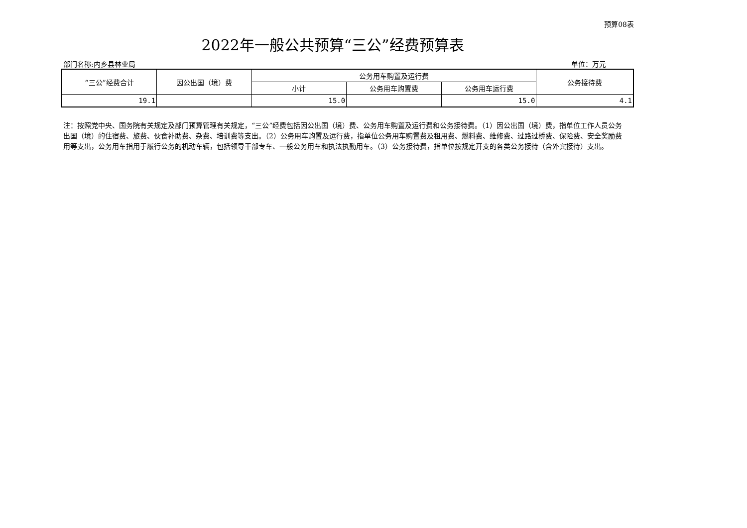预算08表
2022年一般公共预算“三公”经费预算表
部门名称:内乡县林业局 单位：万元
| “三公”经费合计 | 因公出国（境）费 | 公务用车购置及运行费 | | | 公务接待费 |
| --- | --- | --- | --- | --- | --- |
| | | 小计 | 公务用车购置费 | 公务用车运行费 | |
| 19.1 | | 15.0 | | 15.0 | 4.1 |
注：按照党中央、国务院有关规定及部门预算管理有关规定，“三公”经费包括因公出国（境）费、公务用车购置及运行费和公务接待费。（1）因公出国（境）费，指单位工作人员公务出国（境）的住宿费、旅费、伙食补助费、杂费、培训费等支出。（2）公务用车购置及运行费，指单位公务用车购置费及租用费、燃料费、维修费、过路过桥费、保险费、安全奖励费用等支出，公务用车指用于履行公务的机动车辆，包括领导干部专车、一般公务用车和执法执勤用车。（3）公务接待费，指单位按规定开支的各类公务接待（含外宾接待）支出。